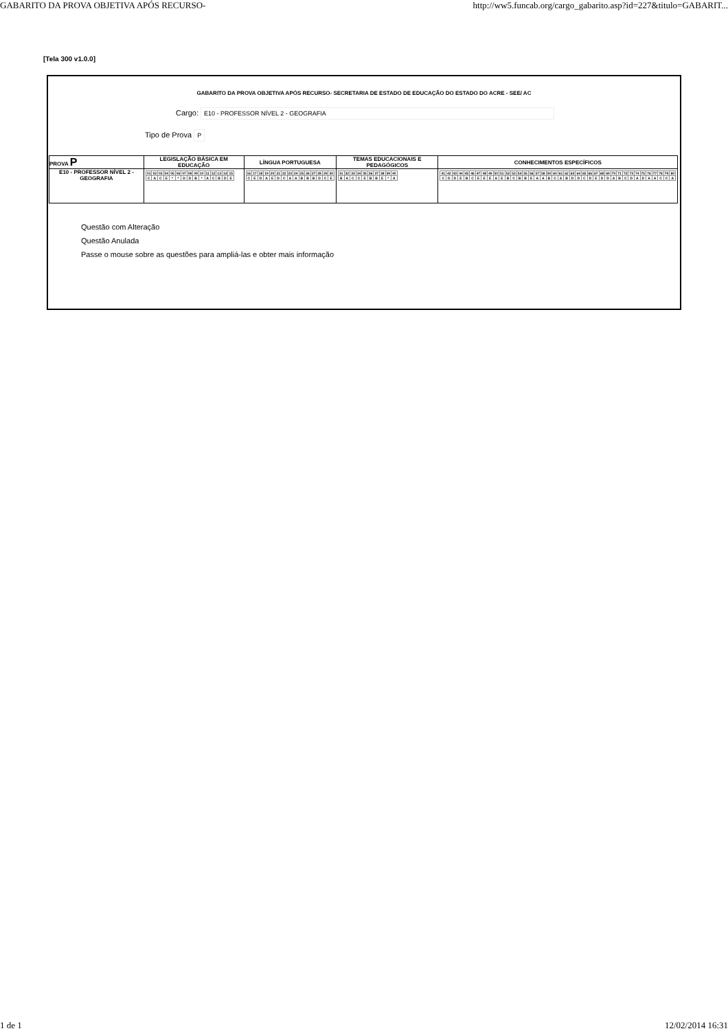GABARITO DA PROVA OBJETIVA APÓS RECURSO- http://ww5.funcab.org/cargo_gabarito.asp?id=227&titulo=GABARIT...
[Tela 300 v1.0.0]
GABARITO DA PROVA OBJETIVA APÓS RECURSO- SECRETARIA DE ESTADO DE EDUCAÇÃO DO ESTADO DO ACRE - SEE/ AC
Cargo: E10 - PROFESSOR NÍVEL 2 - GEOGRAFIA
Tipo de Prova P
| PROVA P | LEGISLAÇÃO BÁSICA EM EDUCAÇÃO | LÍNGUA PORTUGUESA | TEMAS EDUCACIONAIS E PEDAGÓGICOS | CONHECIMENTOS ESPECÍFICOS |
| --- | --- | --- | --- | --- |
| E10 - PROFESSOR NÍVEL 2 - GEOGRAFIA | / 01 / 02 / 03 / 04 / 05 / 06 / 07 / 08 / 09 / 10 / 11 / 12 / 13 / 14 / 15 / / C / A / C / E / * / * / D / D / B / * / A / C / B / D / E / | / 16 / 17 / 18 / 19 / 20 / 21 / 22 / 23 / 24 / 25 / 26 / 27 / 28 / 29 / 30 / / C / E / D / A / E / D / C / A / A / B / B / B / D / C / E / | / 31 / 32 / 33 / 34 / 35 / 36 / 37 / 38 / 39 / 40 / / B / A / C / C / E / B / B / E / * / A / | / 41 / 42 / 43 / 44 / 45 / 46 / 47 / 48 / 49 / 50 / 51 / 52 / 53 / 54 / 55 / 56 / 57 / 58 / 59 / 60 / 61 / 62 / 63 / 64 / 65 / 66 / 67 / 68 / 69 / 70 / 71 / 72 / 73 / 74 / 75 / 76 / 77 / 78 / 79 / 80 / / C / D / D / E / B / C / E / E / E / A / E / B / C / B / B / E / A / A / B / C / A / B / D / D / C / D / E / D / D / A / B / C / D / A / D / A / A / C / C / A / |
Questão com Alteração
Questão Anulada
Passe o mouse sobre as questões para ampliá-las e obter mais informação
1 de 1 12/02/2014 16:31